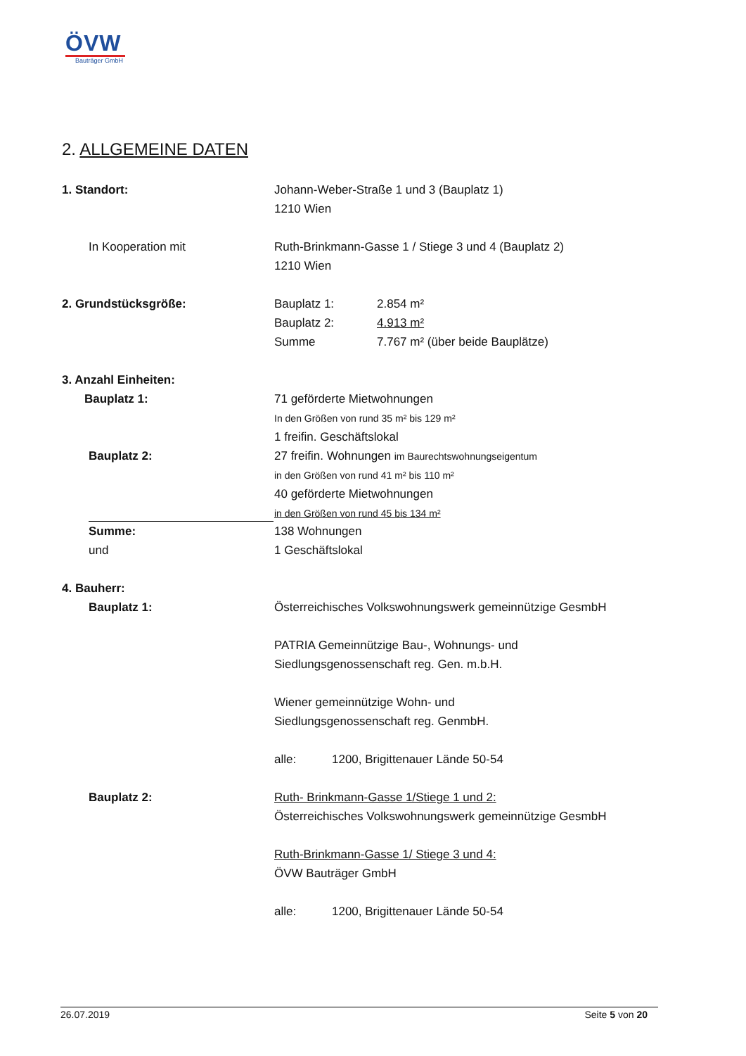ÖVW
Bauträger GmbH
2. ALLGEMEINE DATEN
1. Standort: Johann-Weber-Straße 1 und 3 (Bauplatz 1)
1210 Wien
In Kooperation mit Ruth-Brinkmann-Gasse 1 / Stiege 3 und 4 (Bauplatz 2)
1210 Wien
2. Grundstücksgröße: Bauplatz 1: 2.854 m²
Bauplatz 2: 4.913 m²
Summe 7.767 m² (über beide Bauplätze)
3. Anzahl Einheiten:
Bauplatz 1: 71 geförderte Mietwohnungen
In den Größen von rund 35 m² bis 129 m²
1 freifin. Geschäftslokal
Bauplatz 2: 27 freifin. Wohnungen im Baurechtswohnungseigentum
in den Größen von rund 41 m² bis 110 m²
40 geförderte Mietwohnungen
in den Größen von rund 45 bis 134 m²
Summe: 138 Wohnungen
und 1 Geschäftslokal
4. Bauherr:
Bauplatz 1: Österreichisches Volkswohnungswerk gemeinnützige GesmbH
PATRIA Gemeinnützige Bau-, Wohnungs- und
Siedlungsgenossenschaft reg. Gen. m.b.H.
Wiener gemeinnützige Wohn- und
Siedlungsgenossenschaft reg. GenmbH.
alle: 1200, Brigittenauer Lände 50-54
Bauplatz 2: Ruth- Brinkmann-Gasse 1/Stiege 1 und 2:
Österreichisches Volkswohnungswerk gemeinnützige GesmbH
Ruth-Brinkmann-Gasse 1/ Stiege 3 und 4:
ÖVW Bauträger GmbH
alle: 1200, Brigittenauer Lände 50-54
26.07.2019 Seite 5 von 20